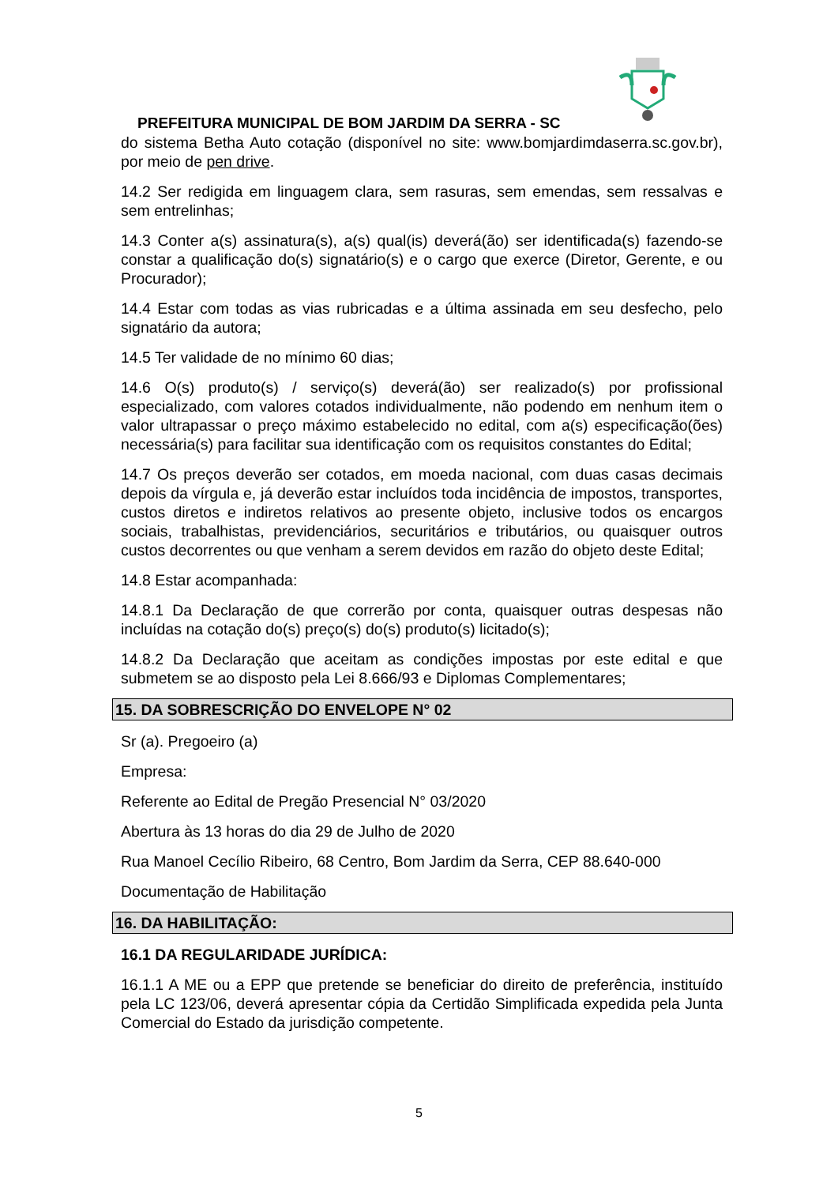PREFEITURA MUNICIPAL DE BOM JARDIM DA SERRA - SC
do sistema Betha Auto cotação (disponível no site: www.bomjardimdaserra.sc.gov.br), por meio de pen drive.
14.2 Ser redigida em linguagem clara, sem rasuras, sem emendas, sem ressalvas e sem entrelinhas;
14.3 Conter a(s) assinatura(s), a(s) qual(is) deverá(ão) ser identificada(s) fazendo-se constar a qualificação do(s) signatário(s) e o cargo que exerce (Diretor, Gerente, e ou Procurador);
14.4 Estar com todas as vias rubricadas e a última assinada em seu desfecho, pelo signatário da autora;
14.5 Ter validade de no mínimo 60 dias;
14.6 O(s) produto(s) / serviço(s) deverá(ão) ser realizado(s) por profissional especializado, com valores cotados individualmente, não podendo em nenhum item o valor ultrapassar o preço máximo estabelecido no edital, com a(s) especificação(ões) necessária(s) para facilitar sua identificação com os requisitos constantes do Edital;
14.7 Os preços deverão ser cotados, em moeda nacional, com duas casas decimais depois da vírgula e, já deverão estar incluídos toda incidência de impostos, transportes, custos diretos e indiretos relativos ao presente objeto, inclusive todos os encargos sociais, trabalhistas, previdenciários, securitários e tributários, ou quaisquer outros custos decorrentes ou que venham a serem devidos em razão do objeto deste Edital;
14.8 Estar acompanhada:
14.8.1 Da Declaração de que correrão por conta, quaisquer outras despesas não incluídas na cotação do(s) preço(s) do(s) produto(s) licitado(s);
14.8.2 Da Declaração que aceitam as condições impostas por este edital e que submetem se ao disposto pela Lei 8.666/93 e Diplomas Complementares;
15. DA SOBRESCRIÇÃO DO ENVELOPE N° 02
Sr (a). Pregoeiro (a)
Empresa:
Referente ao Edital de Pregão Presencial N° 03/2020
Abertura às 13 horas do dia 29 de Julho de 2020
Rua Manoel Cecílio Ribeiro, 68 Centro, Bom Jardim da Serra, CEP 88.640-000
Documentação de Habilitação
16. DA HABILITAÇÃO:
16.1 DA REGULARIDADE JURÍDICA:
16.1.1 A ME ou a EPP que pretende se beneficiar do direito de preferência, instituído pela LC 123/06, deverá apresentar cópia da Certidão Simplificada expedida pela Junta Comercial do Estado da jurisdição competente.
5